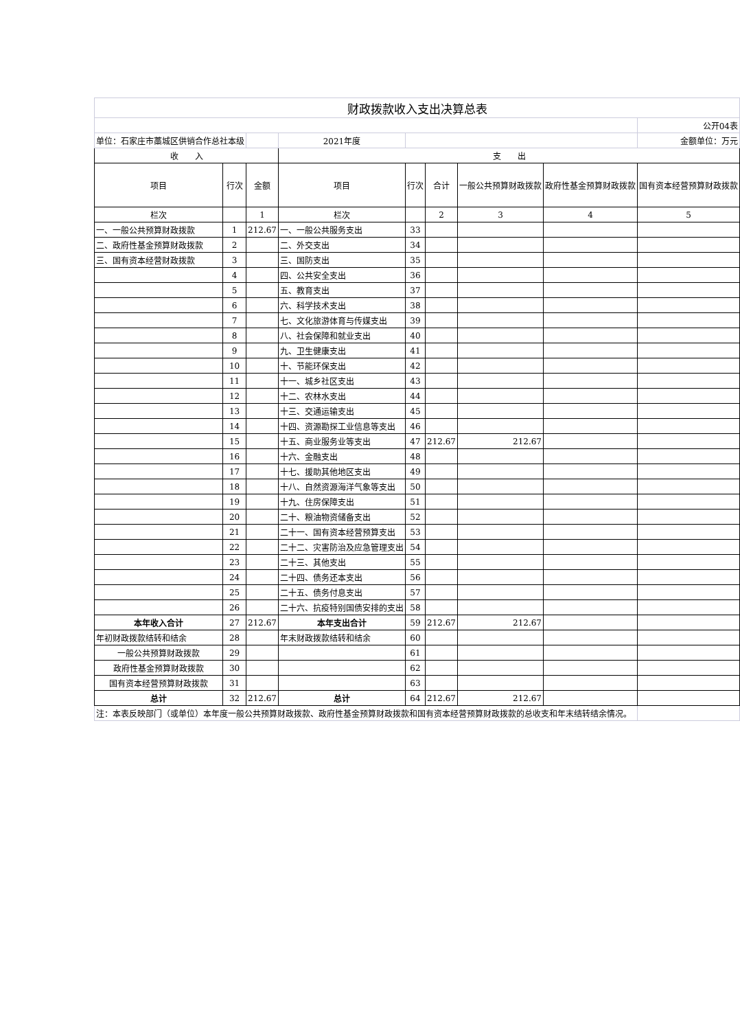| 财政拨款收入支出决算总表 | | | | | | | | |
| | | | | | | | | 公开04表 |
| 单位：石家庄市藁城区供销合作总社本级 | | | 2021年度 | | | | | 金额单位：万元 |
| 收 入 | | | 支 出 | | | | | |
| 项目 | 行次 | 金额 | 项目 | 行次 | 合计 | 一般公共预算财政拨款 | 政府性基金预算财政拨款 | 国有资本经营预算财政拨款 |
| 栏次 | | 1 | 栏次 | | 2 | 3 | 4 | 5 |
| 一、一般公共预算财政拨款 | 1 | 212.67 | 一、一般公共服务支出 | 33 | | | | |
| 二、政府性基金预算财政拨款 | 2 | | 二、外交支出 | 34 | | | | |
| 三、国有资本经营财政拨款 | 3 | | 三、国防支出 | 35 | | | | |
| | 4 | | 四、公共安全支出 | 36 | | | | |
| | 5 | | 五、教育支出 | 37 | | | | |
| | 6 | | 六、科学技术支出 | 38 | | | | |
| | 7 | | 七、文化旅游体育与传媒支出 | 39 | | | | |
| | 8 | | 八、社会保障和就业支出 | 40 | | | | |
| | 9 | | 九、卫生健康支出 | 41 | | | | |
| | 10 | | 十、节能环保支出 | 42 | | | | |
| | 11 | | 十一、城乡社区支出 | 43 | | | | |
| | 12 | | 十二、农林水支出 | 44 | | | | |
| | 13 | | 十三、交通运输支出 | 45 | | | | |
| | 14 | | 十四、资源勘探工业信息等支出 | 46 | | | | |
| | 15 | | 十五、商业服务业等支出 | 47 | 212.67 | 212.67 | | |
| | 16 | | 十六、金融支出 | 48 | | | | |
| | 17 | | 十七、援助其他地区支出 | 49 | | | | |
| | 18 | | 十八、自然资源海洋气象等支出 | 50 | | | | |
| | 19 | | 十九、住房保障支出 | 51 | | | | |
| | 20 | | 二十、粮油物资储备支出 | 52 | | | | |
| | 21 | | 二十一、国有资本经营预算支出 | 53 | | | | |
| | 22 | | 二十二、灾害防治及应急管理支出 | 54 | | | | |
| | 23 | | 二十三、其他支出 | 55 | | | | |
| | 24 | | 二十四、债务还本支出 | 56 | | | | |
| | 25 | | 二十五、债务付息支出 | 57 | | | | |
| | 26 | | 二十六、抗疫特别国债安排的支出 | 58 | | | | |
| 本年收入合计 | 27 | 212.67 | 本年支出合计 | 59 | 212.67 | 212.67 | | |
| 年初财政拨款结转和结余 | 28 | | 年末财政拨款结转和结余 | 60 | | | | |
| 一般公共预算财政拨款 | 29 | | | 61 | | | | |
| 政府性基金预算财政拨款 | 30 | | | 62 | | | | |
| 国有资本经营预算财政拨款 | 31 | | | 63 | | | | |
| 总计 | 32 | 212.67 | 总计 | 64 | 212.67 | 212.67 | | |
| 注：本表反映部门（或单位）本年度一般公共预算财政拨款、政府性基金预算财政拨款和国有资本经营预算财政拨款的总收支和年末结转结余情况。 | | | | | | | | |